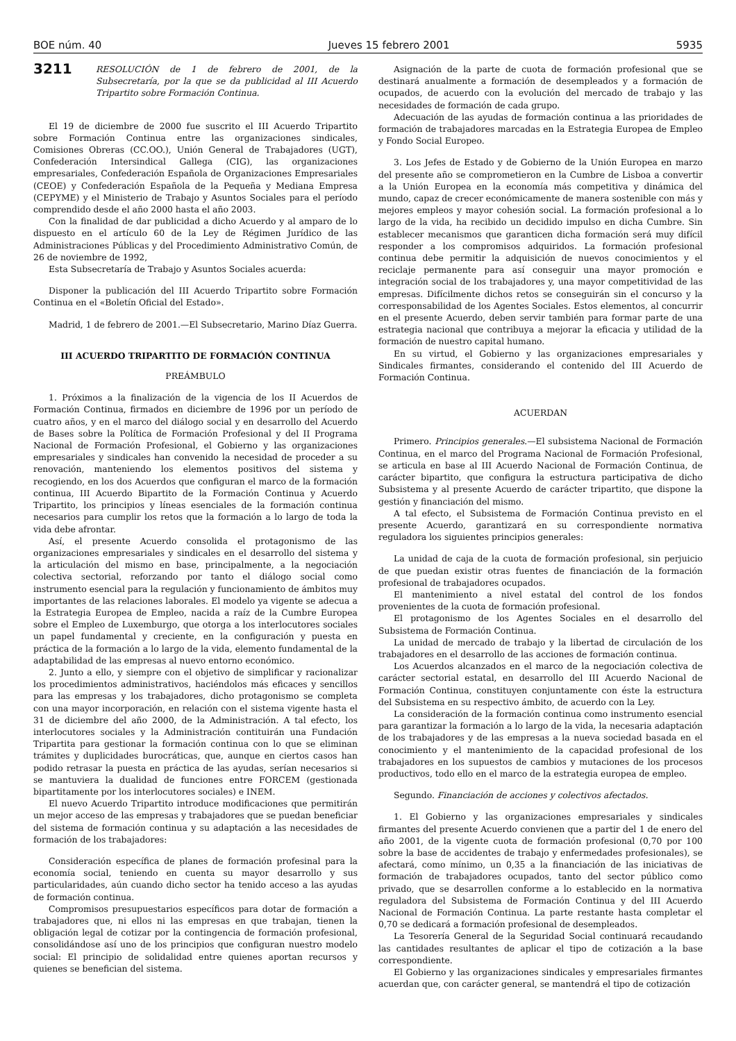BOE núm. 40 Jueves 15 febrero 2001 5935
3211
RESOLUCIÓN de 1 de febrero de 2001, de la Subsecretaría, por la que se da publicidad al III Acuerdo Tripartito sobre Formación Continua.
El 19 de diciembre de 2000 fue suscrito el III Acuerdo Tripartito sobre Formación Continua entre las organizaciones sindicales, Comisiones Obreras (CC.OO.), Unión General de Trabajadores (UGT), Confederación Intersindical Gallega (CIG), las organizaciones empresariales, Confederación Española de Organizaciones Empresariales (CEOE) y Confederación Española de la Pequeña y Mediana Empresa (CEPYME) y el Ministerio de Trabajo y Asuntos Sociales para el período comprendido desde el año 2000 hasta el año 2003.
Con la finalidad de dar publicidad a dicho Acuerdo y al amparo de lo dispuesto en el artículo 60 de la Ley de Régimen Jurídico de las Administraciones Públicas y del Procedimiento Administrativo Común, de 26 de noviembre de 1992,
Esta Subsecretaría de Trabajo y Asuntos Sociales acuerda:
Disponer la publicación del III Acuerdo Tripartito sobre Formación Continua en el «Boletín Oficial del Estado».
Madrid, 1 de febrero de 2001.—El Subsecretario, Marino Díaz Guerra.
III ACUERDO TRIPARTITO DE FORMACIÓN CONTINUA
PREÁMBULO
1. Próximos a la finalización de la vigencia de los II Acuerdos de Formación Continua, firmados en diciembre de 1996 por un período de cuatro años, y en el marco del diálogo social y en desarrollo del Acuerdo de Bases sobre la Política de Formación Profesional y del II Programa Nacional de Formación Profesional, el Gobierno y las organizaciones empresariales y sindicales han convenido la necesidad de proceder a su renovación, manteniendo los elementos positivos del sistema y recogiendo, en los dos Acuerdos que configuran el marco de la formación continua, III Acuerdo Bipartito de la Formación Continua y Acuerdo Tripartito, los principios y líneas esenciales de la formación continua necesarios para cumplir los retos que la formación a lo largo de toda la vida debe afrontar.
Así, el presente Acuerdo consolida el protagonismo de las organizaciones empresariales y sindicales en el desarrollo del sistema y la articulación del mismo en base, principalmente, a la negociación colectiva sectorial, reforzando por tanto el diálogo social como instrumento esencial para la regulación y funcionamiento de ámbitos muy importantes de las relaciones laborales. El modelo ya vigente se adecua a la Estrategia Europea de Empleo, nacida a raíz de la Cumbre Europea sobre el Empleo de Luxemburgo, que otorga a los interlocutores sociales un papel fundamental y creciente, en la configuración y puesta en práctica de la formación a lo largo de la vida, elemento fundamental de la adaptabilidad de las empresas al nuevo entorno económico.
2. Junto a ello, y siempre con el objetivo de simplificar y racionalizar los procedimientos administrativos, haciéndolos más eficaces y sencillos para las empresas y los trabajadores, dicho protagonismo se completa con una mayor incorporación, en relación con el sistema vigente hasta el 31 de diciembre del año 2000, de la Administración. A tal efecto, los interlocutores sociales y la Administración contituirán una Fundación Tripartita para gestionar la formación continua con lo que se eliminan trámites y duplicidades burocráticas, que, aunque en ciertos casos han podido retrasar la puesta en práctica de las ayudas, serían necesarios si se mantuviera la dualidad de funciones entre FORCEM (gestionada bipartitamente por los interlocutores sociales) e INEM.
El nuevo Acuerdo Tripartito introduce modificaciones que permitirán un mejor acceso de las empresas y trabajadores que se puedan beneficiar del sistema de formación continua y su adaptación a las necesidades de formación de los trabajadores:
Consideración específica de planes de formación profesinal para la economía social, teniendo en cuenta su mayor desarrollo y sus particularidades, aún cuando dicho sector ha tenido acceso a las ayudas de formación continua.
Compromisos presupuestarios específicos para dotar de formación a trabajadores que, ni ellos ni las empresas en que trabajan, tienen la obligación legal de cotizar por la contingencia de formación profesional, consolidándose así uno de los principios que configuran nuestro modelo social: El principio de solidalidad entre quienes aportan recursos y quienes se benefician del sistema.
Asignación de la parte de cuota de formación profesional que se destinará anualmente a formación de desempleados y a formación de ocupados, de acuerdo con la evolución del mercado de trabajo y las necesidades de formación de cada grupo.
Adecuación de las ayudas de formación continua a las prioridades de formación de trabajadores marcadas en la Estrategia Europea de Empleo y Fondo Social Europeo.
3. Los Jefes de Estado y de Gobierno de la Unión Europea en marzo del presente año se comprometieron en la Cumbre de Lisboa a convertir a la Unión Europea en la economía más competitiva y dinámica del mundo, capaz de crecer económicamente de manera sostenible con más y mejores empleos y mayor cohesión social. La formación profesional a lo largo de la vida, ha recibido un decidido impulso en dicha Cumbre. Sin establecer mecanismos que garanticen dicha formación será muy difícil responder a los compromisos adquiridos. La formación profesional continua debe permitir la adquisición de nuevos conocimientos y el reciclaje permanente para así conseguir una mayor promoción e integración social de los trabajadores y, una mayor competitividad de las empresas. Difícilmente dichos retos se conseguirán sin el concurso y la corresponsabilidad de los Agentes Sociales. Estos elementos, al concurrir en el presente Acuerdo, deben servir también para formar parte de una estrategia nacional que contribuya a mejorar la eficacia y utilidad de la formación de nuestro capital humano.
En su virtud, el Gobierno y las organizaciones empresariales y Sindicales firmantes, considerando el contenido del III Acuerdo de Formación Continua.
ACUERDAN
Primero. Principios generales.—El subsistema Nacional de Formación Continua, en el marco del Programa Nacional de Formación Profesional, se articula en base al III Acuerdo Nacional de Formación Continua, de carácter bipartito, que configura la estructura participativa de dicho Subsistema y al presente Acuerdo de carácter tripartito, que dispone la gestión y financiación del mismo.
A tal efecto, el Subsistema de Formación Continua previsto en el presente Acuerdo, garantizará en su correspondiente normativa reguladora los siguientes principios generales:
La unidad de caja de la cuota de formación profesional, sin perjuicio de que puedan existir otras fuentes de financiación de la formación profesional de trabajadores ocupados.
El mantenimiento a nivel estatal del control de los fondos provenientes de la cuota de formación profesional.
El protagonismo de los Agentes Sociales en el desarrollo del Subsistema de Formación Continua.
La unidad de mercado de trabajo y la libertad de circulación de los trabajadores en el desarrollo de las acciones de formación continua.
Los Acuerdos alcanzados en el marco de la negociación colectiva de carácter sectorial estatal, en desarrollo del III Acuerdo Nacional de Formación Continua, constituyen conjuntamente con éste la estructura del Subsistema en su respectivo ámbito, de acuerdo con la Ley.
La consideración de la formación continua como instrumento esencial para garantizar la formación a lo largo de la vida, la necesaria adaptación de los trabajadores y de las empresas a la nueva sociedad basada en el conocimiento y el mantenimiento de la capacidad profesional de los trabajadores en los supuestos de cambios y mutaciones de los procesos productivos, todo ello en el marco de la estrategia europea de empleo.
Segundo. Financiación de acciones y colectivos afectados.
1. El Gobierno y las organizaciones empresariales y sindicales firmantes del presente Acuerdo convienen que a partir del 1 de enero del año 2001, de la vigente cuota de formación profesional (0,70 por 100 sobre la base de accidentes de trabajo y enfermedades profesionales), se afectará, como mínimo, un 0,35 a la financiación de las iniciativas de formación de trabajadores ocupados, tanto del sector público como privado, que se desarrollen conforme a lo establecido en la normativa reguladora del Subsistema de Formación Continua y del III Acuerdo Nacional de Formación Continua. La parte restante hasta completar el 0,70 se dedicará a formación profesional de desempleados.
La Tesorería General de la Seguridad Social continuará recaudando las cantidades resultantes de aplicar el tipo de cotización a la base correspondiente.
El Gobierno y las organizaciones sindicales y empresariales firmantes acuerdan que, con carácter general, se mantendrá el tipo de cotización